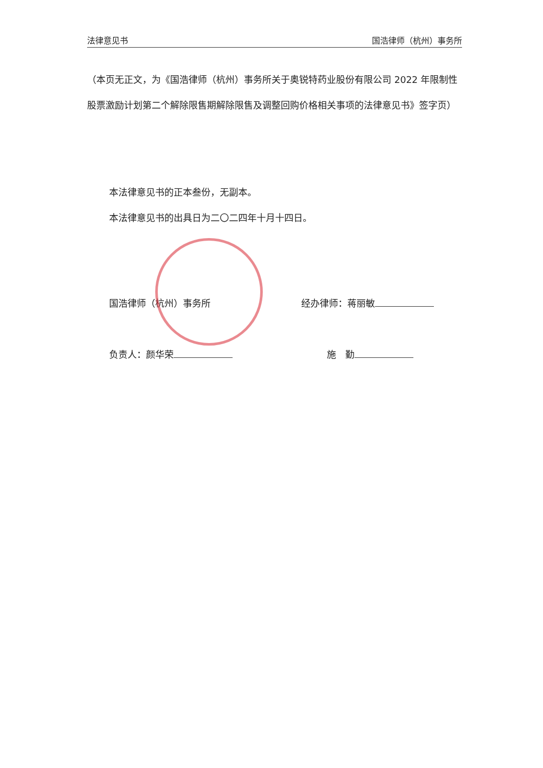法律意见书 国浩律师（杭州）事务所
（本页无正文，为《国浩律师（杭州）事务所关于奥锐特药业股份有限公司 2022 年限制性股票激励计划第二个解除限售期解除限售及调整回购价格相关事项的法律意见书》签字页）
本法律意见书的正本叁份，无副本。
本法律意见书的出具日为二〇二四年十月十四日。
国浩律师（杭州）事务所 经办律师：蒋丽敏
负责人：颜华荣 施　勤